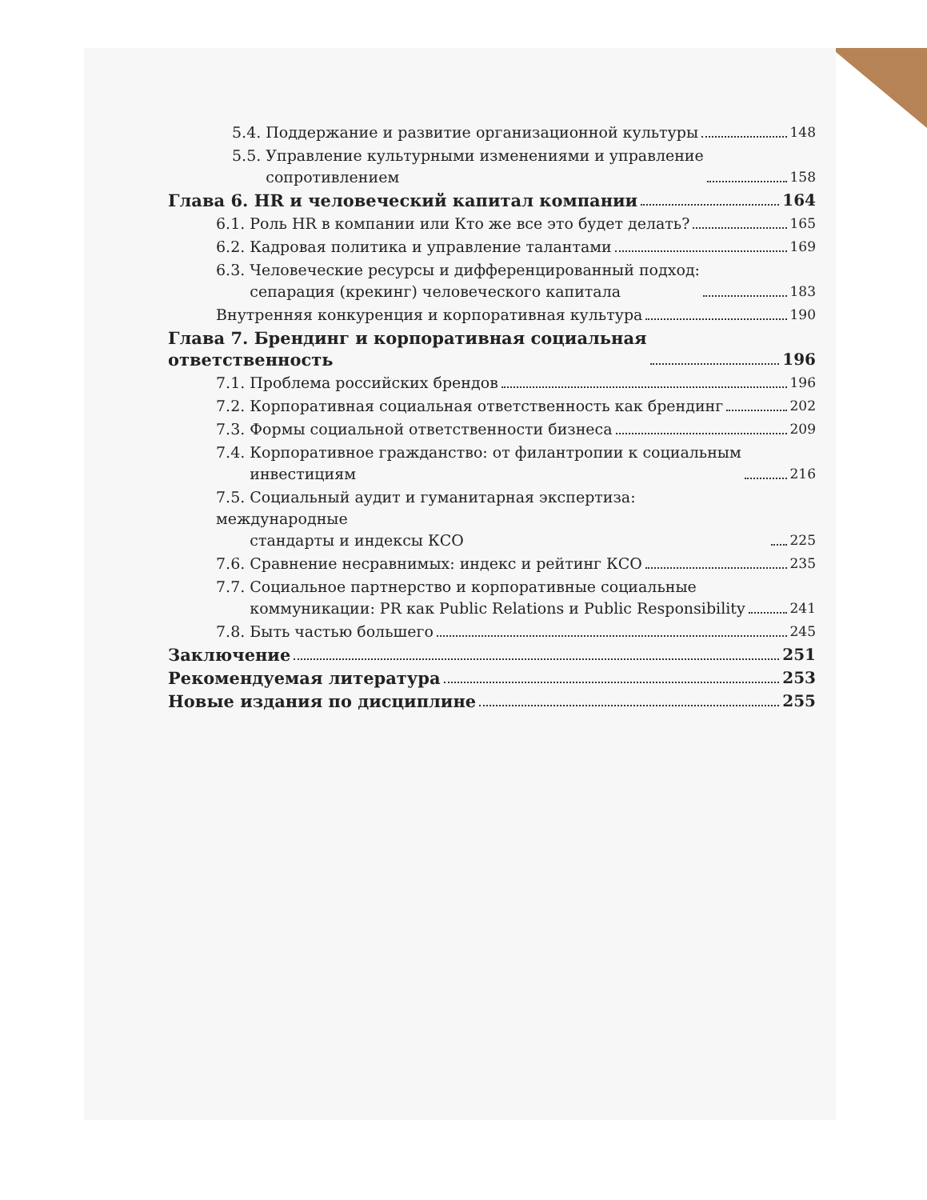5.4. Поддержание и развитие организационной культуры 148
5.5. Управление культурными изменениями и управление
сопротивлением 158
Глава 6. HR и человеческий капитал компании 164
6.1. Роль HR в компании или Кто же все это будет делать? 165
6.2. Кадровая политика и управление талантами 169
6.3. Человеческие ресурсы и дифференцированный подход:
сепарация (крекинг) человеческого капитала 183
Внутренняя конкуренция и корпоративная культура 190
Глава 7. Брендинг и корпоративная социальная
ответственность 196
7.1. Проблема российских брендов 196
7.2. Корпоративная социальная ответственность как брендинг 202
7.3. Формы социальной ответственности бизнеса 209
7.4. Корпоративное гражданство: от филантропии к социальным
инвестициям 216
7.5. Социальный аудит и гуманитарная экспертиза: международные
стандарты и индексы КСО 225
7.6. Сравнение несравнимых: индекс и рейтинг КСО 235
7.7. Социальное партнерство и корпоративные социальные
коммуникации: PR как Public Relations и Public Responsibility 241
7.8. Быть частью большего 245
Заключение 251
Рекомендуемая литература 253
Новые издания по дисциплине 255